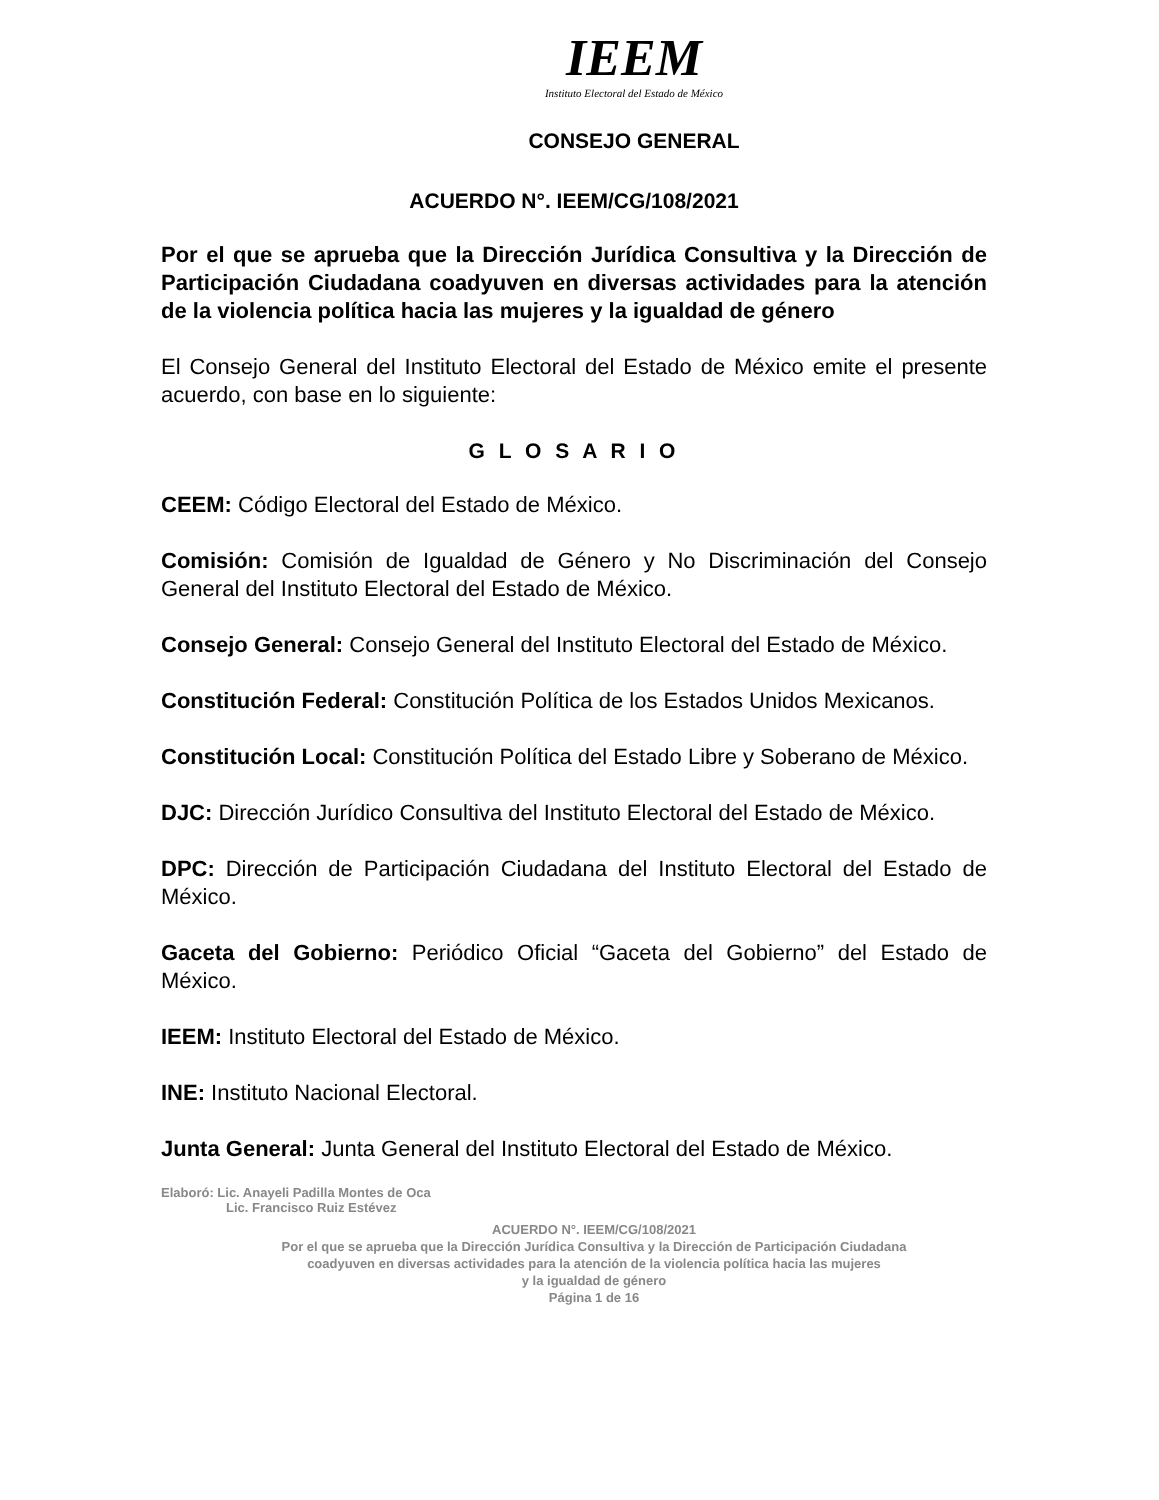IEEM
Instituto Electoral del Estado de México
CONSEJO GENERAL
ACUERDO N°. IEEM/CG/108/2021
Por el que se aprueba que la Dirección Jurídica Consultiva y la Dirección de Participación Ciudadana coadyuven en diversas actividades para la atención de la violencia política hacia las mujeres y la igualdad de género
El Consejo General del Instituto Electoral del Estado de México emite el presente acuerdo, con base en lo siguiente:
G L O S A R I O
CEEM: Código Electoral del Estado de México.
Comisión: Comisión de Igualdad de Género y No Discriminación del Consejo General del Instituto Electoral del Estado de México.
Consejo General: Consejo General del Instituto Electoral del Estado de México.
Constitución Federal: Constitución Política de los Estados Unidos Mexicanos.
Constitución Local: Constitución Política del Estado Libre y Soberano de México.
DJC: Dirección Jurídico Consultiva del Instituto Electoral del Estado de México.
DPC: Dirección de Participación Ciudadana del Instituto Electoral del Estado de México.
Gaceta del Gobierno: Periódico Oficial “Gaceta del Gobierno” del Estado de México.
IEEM: Instituto Electoral del Estado de México.
INE: Instituto Nacional Electoral.
Junta General: Junta General del Instituto Electoral del Estado de México.
Elaboró: Lic. Anayeli Padilla Montes de Oca
Lic. Francisco Ruiz Estévez
ACUERDO N°. IEEM/CG/108/2021
Por el que se aprueba que la Dirección Jurídica Consultiva y la Dirección de Participación Ciudadana
coadyuven en diversas actividades para la atención de la violencia política hacia las mujeres
y la igualdad de género
Página 1 de 16